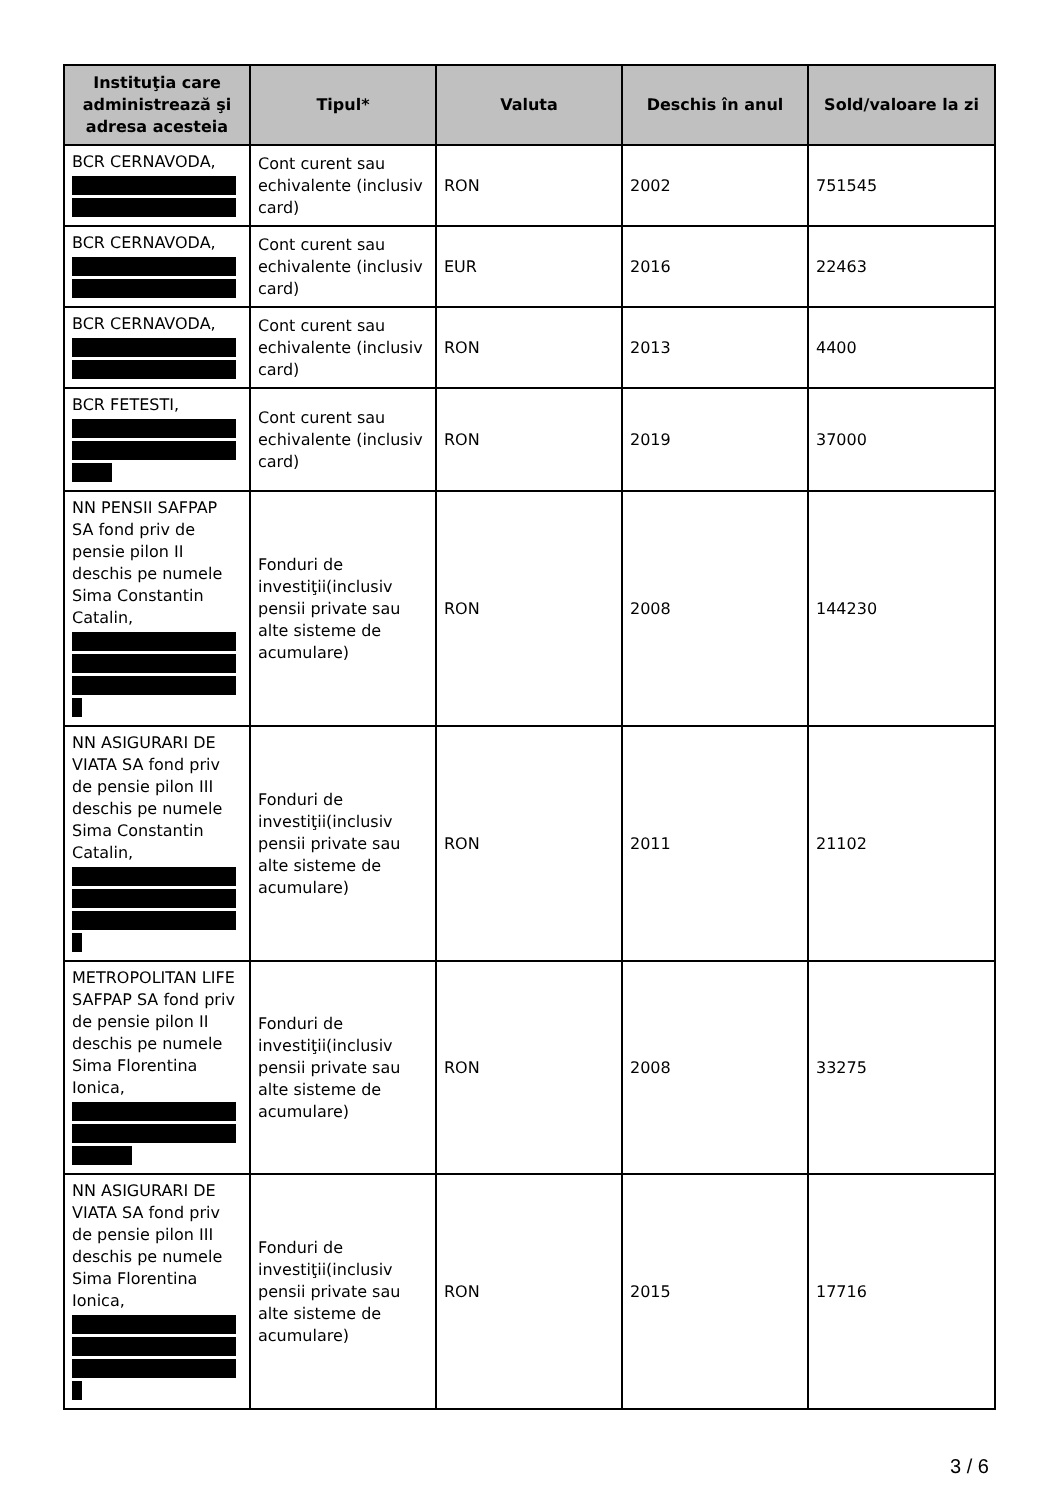| Instituţia care administrează şi adresa acesteia | Tipul* | Valuta | Deschis în anul | Sold/valoare la zi |
| --- | --- | --- | --- | --- |
| BCR CERNAVODA, | Cont curent sau echivalente (inclusiv card) | RON | 2002 | 751545 |
| BCR CERNAVODA, | Cont curent sau echivalente (inclusiv card) | EUR | 2016 | 22463 |
| BCR CERNAVODA, | Cont curent sau echivalente (inclusiv card) | RON | 2013 | 4400 |
| BCR FETESTI, | Cont curent sau echivalente (inclusiv card) | RON | 2019 | 37000 |
| NN PENSII SAFPAP SA fond priv de pensie pilon II deschis pe numele Sima Constantin Catalin, | Fonduri de investiţii(inclusiv pensii private sau alte sisteme de acumulare) | RON | 2008 | 144230 |
| NN ASIGURARI DE VIATA SA fond priv de pensie pilon III deschis pe numele Sima Constantin Catalin, | Fonduri de investiţii(inclusiv pensii private sau alte sisteme de acumulare) | RON | 2011 | 21102 |
| METROPOLITAN LIFE SAFPAP SA fond priv de pensie pilon II deschis pe numele Sima Florentina Ionica, | Fonduri de investiţii(inclusiv pensii private sau alte sisteme de acumulare) | RON | 2008 | 33275 |
| NN ASIGURARI DE VIATA SA fond priv de pensie pilon III deschis pe numele Sima Florentina Ionica, | Fonduri de investiţii(inclusiv pensii private sau alte sisteme de acumulare) | RON | 2015 | 17716 |
3 / 6